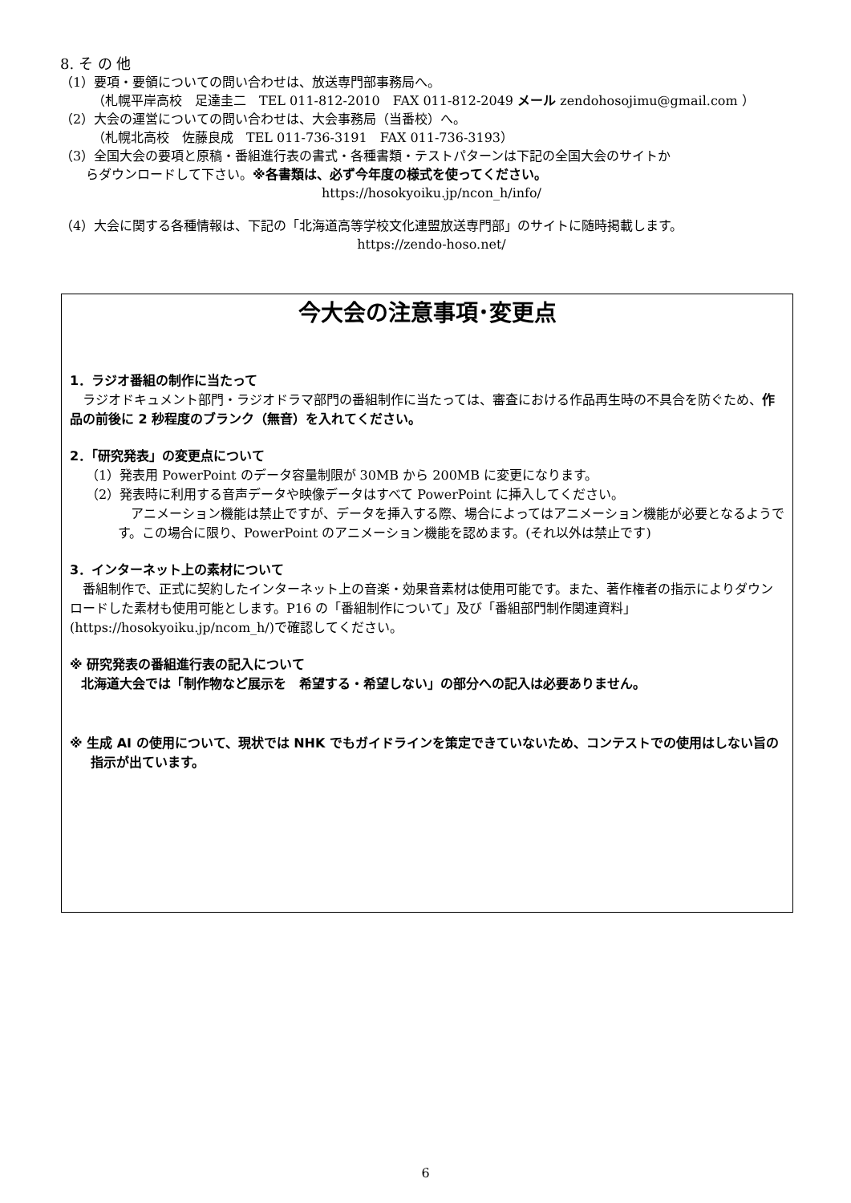8. そ の 他
（1）要項・要領についての問い合わせは、放送専門部事務局へ。
（札幌平岸高校　足達圭二　TEL 011-812-2010　FAX 011-812-2049 メール zendohosojimu@gmail.com ）
（2）大会の運営についての問い合わせは、大会事務局（当番校）へ。
（札幌北高校　佐藤良成　TEL 011-736-3191　FAX 011-736-3193）
（3）全国大会の要項と原稿・番組進行表の書式・各種書類・テストパターンは下記の全国大会のサイトか
らダウンロードして下さい。※各書類は、必ず今年度の様式を使ってください。
https://hosokyoiku.jp/ncon_h/info/
（4）大会に関する各種情報は、下記の「北海道高等学校文化連盟放送専門部」のサイトに随時掲載します。
https://zendo-hoso.net/
今大会の注意事項･変更点
1．ラジオ番組の制作に当たって
　ラジオドキュメント部門・ラジオドラマ部門の番組制作に当たっては、審査における作品再生時の不具合を防ぐため、作品の前後に 2 秒程度のブランク（無音）を入れてください。
2．「研究発表」の変更点について
（1）発表用 PowerPoint のデータ容量制限が 30MB から 200MB に変更になります。
（2）発表時に利用する音声データや映像データはすべて PowerPoint に挿入してください。
　アニメーション機能は禁止ですが、データを挿入する際、場合によってはアニメーション機能が必要となるようです。この場合に限り、PowerPoint のアニメーション機能を認めます。(それ以外は禁止です)
3．インターネット上の素材について
　番組制作で、正式に契約したインターネット上の音楽・効果音素材は使用可能です。また、著作権者の指示によりダウンロードした素材も使用可能とします。P16 の「番組制作について」及び「番組部門制作関連資料」(https://hosokyoiku.jp/ncom_h/)で確認してください。
※ 研究発表の番組進行表の記入について
北海道大会では「制作物など展示を　希望する・希望しない」の部分への記入は必要ありません。
※ 生成 AI の使用について、現状では NHK でもガイドラインを策定できていないため、コンテストでの使用はしない旨の指示が出ています。
6